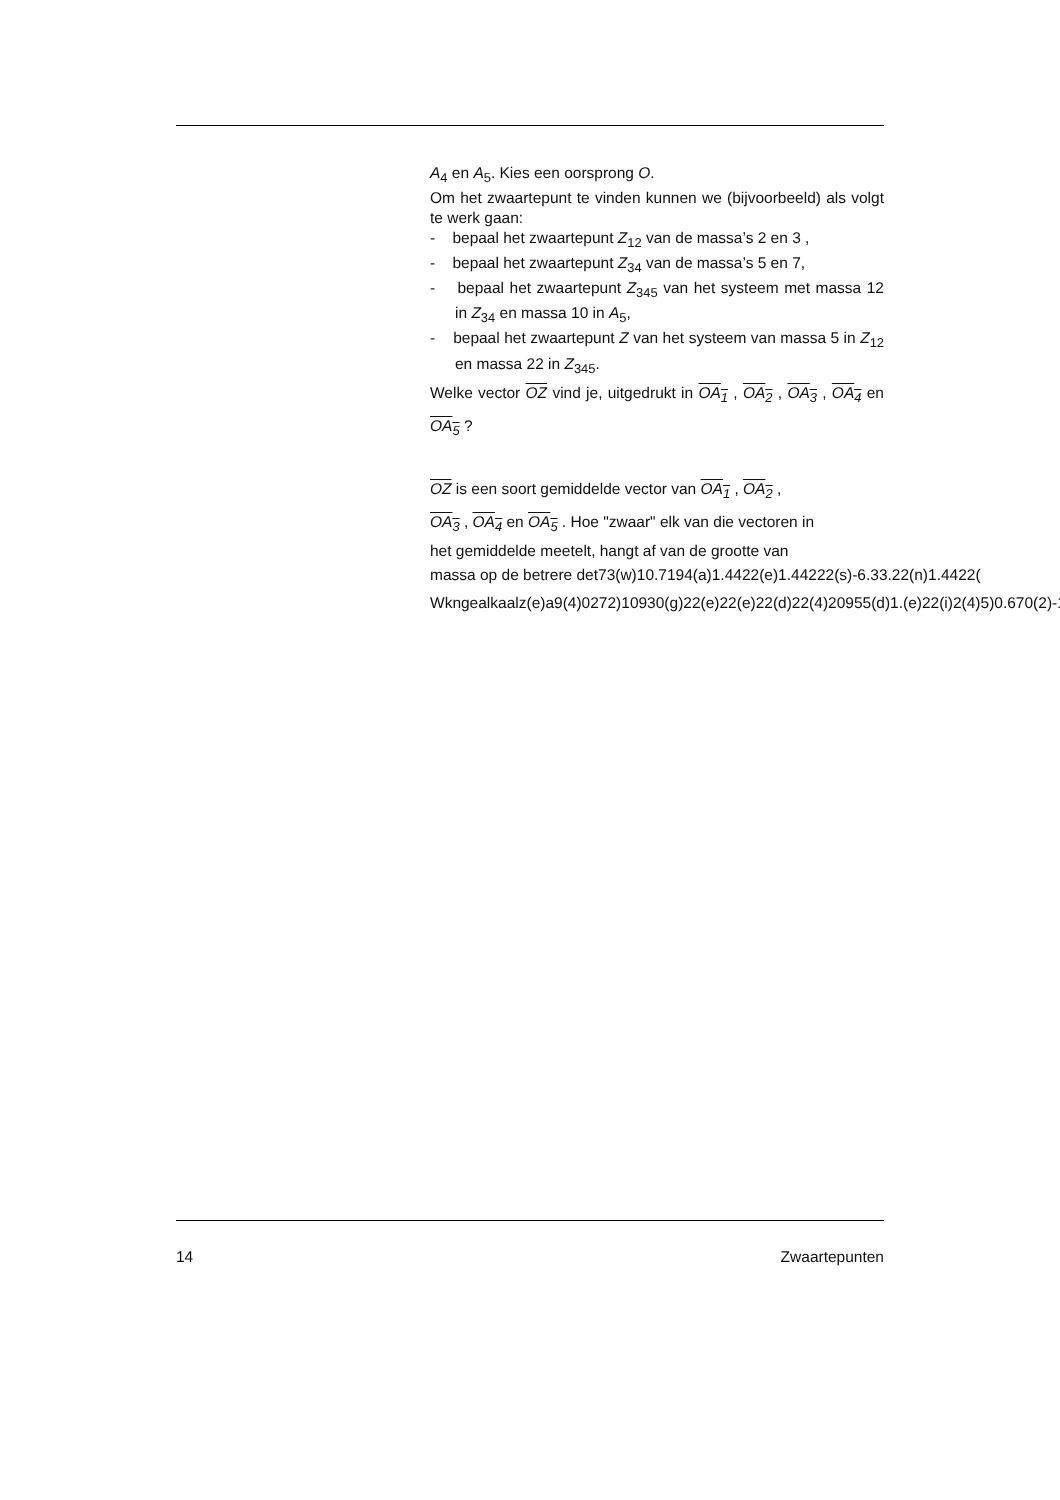A<sub>4</sub> en A<sub>5</sub>. Kies een oorsprong O.
Om het zwaartepunt te vinden kunnen we (bijvoorbeeld) als volgt te werk gaan:
- bepaal het zwaartepunt Z<sub>12</sub> van de massa’s 2 en 3 ,
- bepaal het zwaartepunt Z<sub>34</sub> van de massa’s 5 en 7,
- bepaal het zwaartepunt Z<sub>345</sub> van het systeem met massa 12 in Z<sub>34</sub> en massa 10 in A<sub>5</sub>,
- bepaal het zwaartepunt Z van het systeem van massa 5 in Z<sub>12</sub> en massa 22 in Z<sub>345</sub>.
Welke vector OZ vind je, uitgedrukt in OA<sub>1</sub> , OA<sub>2</sub> , OA<sub>3</sub> , OA<sub>4</sub> en OA<sub>5</sub> ?
OZ is een soort gemiddelde vector van OA<sub>1</sub> , OA<sub>2</sub> ,
OA<sub>3</sub> , OA<sub>4</sub> en OA<sub>5</sub> . Hoe "zwaar" elk van die vectoren in
het gemiddelde meetelt, hangt af van de grootte van
massa op de betrere det73(w)10.7194(a)1.4422(e)1.44222(s)-6.33.22(n)1.4422(
Wkngealkaalz(e)a9(4)0272)10930(g)22(e)22(e)22(d)22(4)20955(d)1.(e)22(i)2(4)5)0.670(2)-1
14 Zwaartepunten